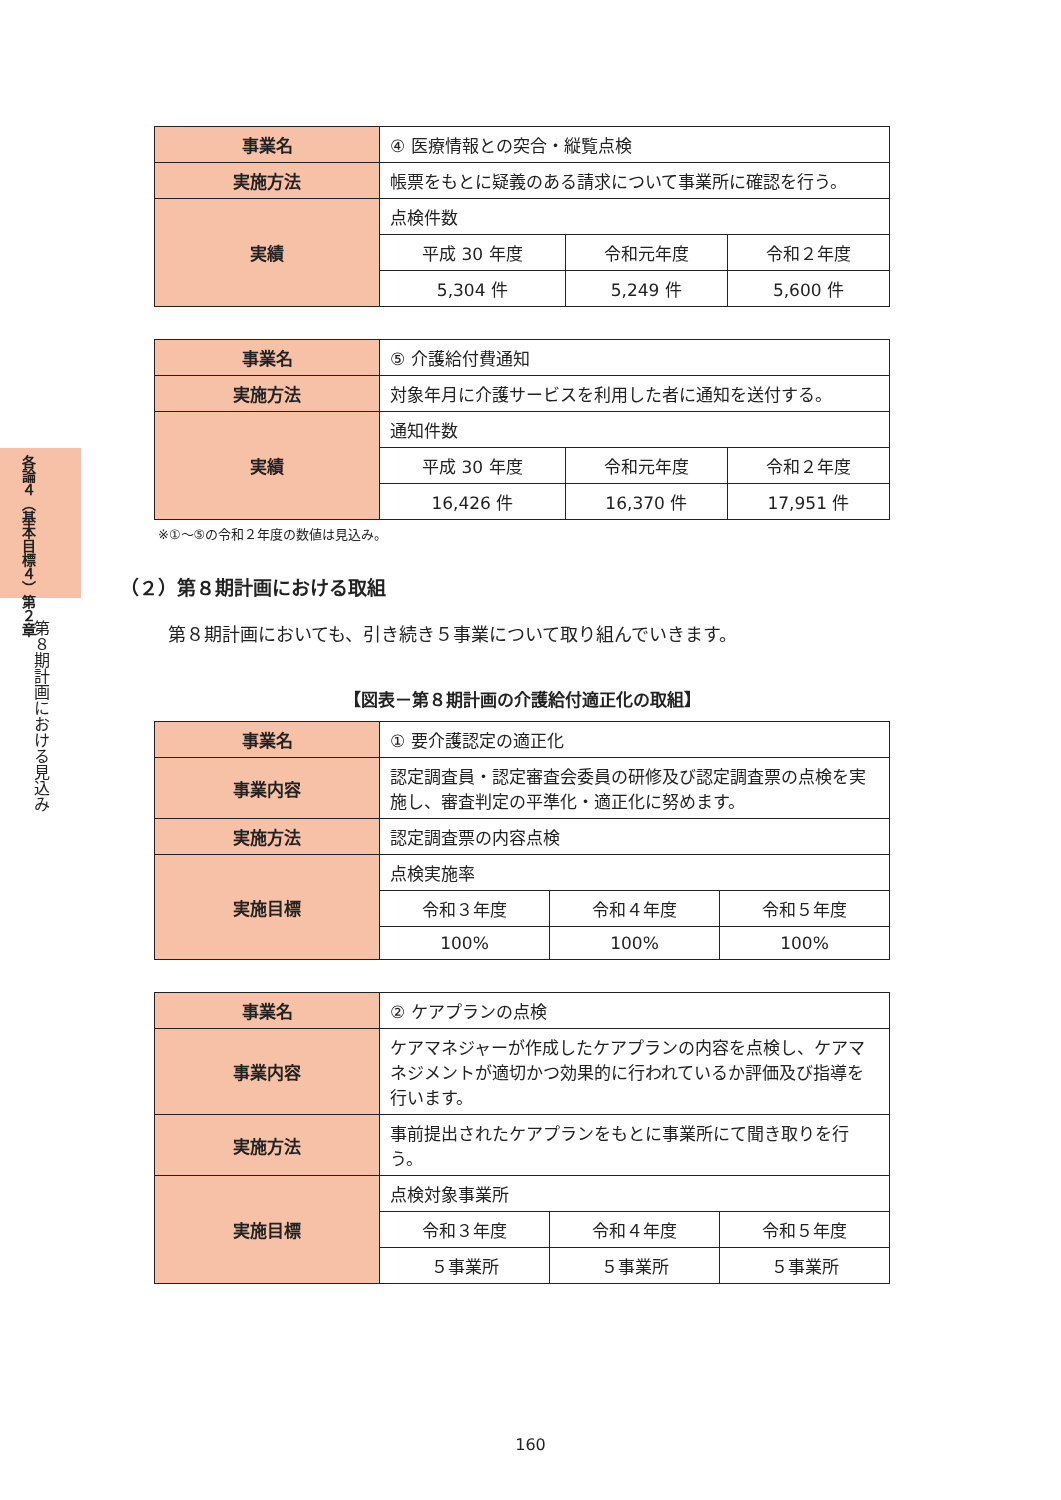各論４（基本目標４）第２章
第８期計画における見込み
| 事業名 | ④ 医療情報との突合・縦覧点検 | | |
| 実施方法 | 帳票をもとに疑義のある請求について事業所に確認を行う。 | | |
| 実績 | 点検件数 | | |
| | 平成 30 年度 | 令和元年度 | 令和２年度 |
| | 5,304 件 | 5,249 件 | 5,600 件 |
| 事業名 | ⑤ 介護給付費通知 | | |
| 実施方法 | 対象年月に介護サービスを利用した者に通知を送付する。 | | |
| 実績 | 通知件数 | | |
| | 平成 30 年度 | 令和元年度 | 令和２年度 |
| | 16,426 件 | 16,370 件 | 17,951 件 |
※①～⑤の令和２年度の数値は見込み。
（２）第８期計画における取組
第８期計画においても、引き続き５事業について取り組んでいきます。
【図表－第８期計画の介護給付適正化の取組】
| 事業名 | ① 要介護認定の適正化 | | |
| 事業内容 | 認定調査員・認定審査会委員の研修及び認定調査票の点検を実施し、審査判定の平準化・適正化に努めます。 | | |
| 実施方法 | 認定調査票の内容点検 | | |
| 実施目標 | 点検実施率 | | |
| | 令和３年度 | 令和４年度 | 令和５年度 |
| | 100% | 100% | 100% |
| 事業名 | ② ケアプランの点検 | | |
| 事業内容 | ケアマネジャーが作成したケアプランの内容を点検し、ケアマネジメントが適切かつ効果的に行われているか評価及び指導を行います。 | | |
| 実施方法 | 事前提出されたケアプランをもとに事業所にて聞き取りを行う。 | | |
| 実施目標 | 点検対象事業所 | | |
| | 令和３年度 | 令和４年度 | 令和５年度 |
| | ５事業所 | ５事業所 | ５事業所 |
160